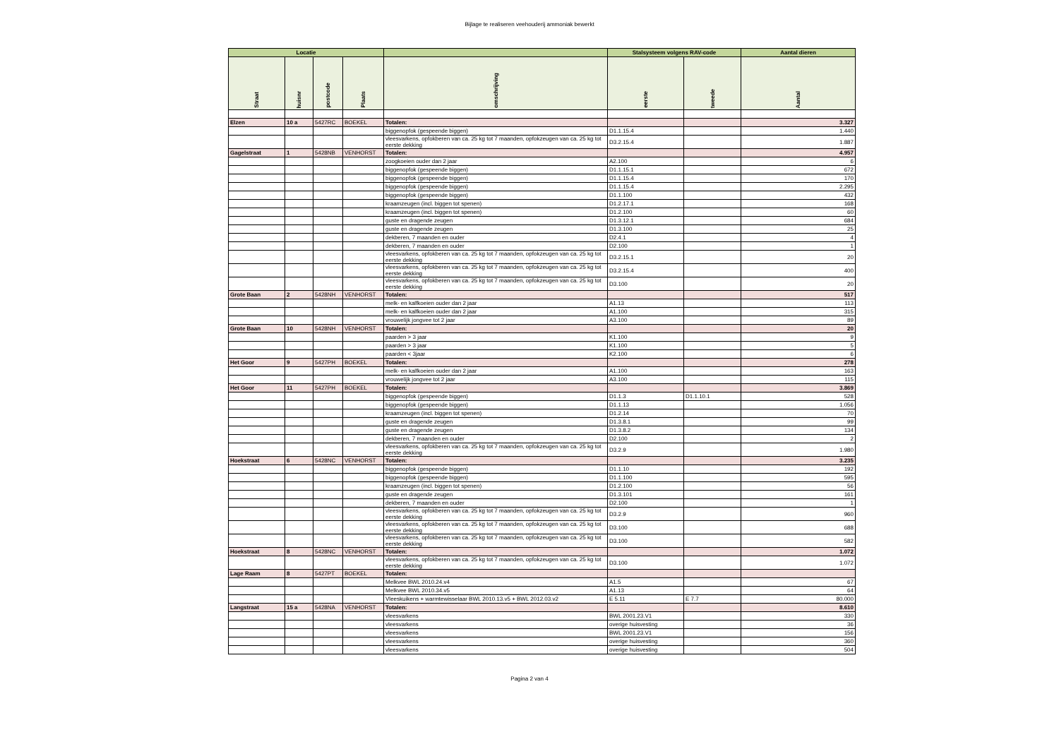Bijlage te realiseren veehouderij ammoniak bewerkt
| Locatie | | | | | Stalsysteem volgens RAV-code | | Aantal dieren |
| --- | --- | --- | --- | --- | --- | --- | --- |
| Straat | huisnr | postcode | Plaats | omschrijving | eerste | tweede | Aantal |
| Elzen | 10 a | 5427RC | BOEKEL | Totalen: | | | 3.327 |
| | | | | biggenopfok (gespeende biggen) | D1.1.15.4 | | 1.440 |
| | | | | vleesvarkens, opfokberen van ca. 25 kg tot 7 maanden, opfokzeugen van ca. 25 kg tot eerste dekking | D3.2.15.4 | | 1.887 |
| Gagelstraat | 1 | 5428NB | VENHORST | Totalen: | | | 4.957 |
| | | | | zoogkoeien ouder dan 2 jaar | A2.100 | | 6 |
| | | | | biggenopfok (gespeende biggen) | D1.1.15.1 | | 672 |
| | | | | biggenopfok (gespeende biggen) | D1.1.15.4 | | 170 |
| | | | | biggenopfok (gespeende biggen) | D1.1.15.4 | | 2.295 |
| | | | | biggenopfok (gespeende biggen) | D1.1.100 | | 432 |
| | | | | kraamzeugen (incl. biggen tot spenen) | D1.2.17.1 | | 168 |
| | | | | kraamzeugen (incl. biggen tot spenen) | D1.2.100 | | 60 |
| | | | | guste en dragende zeugen | D1.3.12.1 | | 684 |
| | | | | guste en dragende zeugen | D1.3.100 | | 25 |
| | | | | dekberen, 7 maanden en ouder | D2.4.1 | | 4 |
| | | | | dekberen, 7 maanden en ouder | D2.100 | | 1 |
| | | | | vleesvarkens, opfokberen van ca. 25 kg tot 7 maanden, opfokzeugen van ca. 25 kg tot eerste dekking | D3.2.15.1 | | 20 |
| | | | | vleesvarkens, opfokberen van ca. 25 kg tot 7 maanden, opfokzeugen van ca. 25 kg tot eerste dekking | D3.2.15.4 | | 400 |
| | | | | vleesvarkens, opfokberen van ca. 25 kg tot 7 maanden, opfokzeugen van ca. 25 kg tot eerste dekking | D3.100 | | 20 |
| Grote Baan | 2 | 5428NH | VENHORST | Totalen: | | | 517 |
| | | | | melk- en kalfkoeien ouder dan 2 jaar | A1.13 | | 113 |
| | | | | melk- en kalfkoeien ouder dan 2 jaar | A1.100 | | 315 |
| | | | | vrouwelijk jongvee tot 2 jaar | A3.100 | | 89 |
| Grote Baan | 10 | 5428NH | VENHORST | Totalen: | | | 20 |
| | | | | paarden > 3 jaar | K1.100 | | 9 |
| | | | | paarden > 3 jaar | K1.100 | | 5 |
| | | | | paarden < 3jaar | K2.100 | | 6 |
| Het Goor | 9 | 5427PH | BOEKEL | Totalen: | | | 278 |
| | | | | melk- en kalfkoeien ouder dan 2 jaar | A1.100 | | 163 |
| | | | | vrouwelijk jongvee tot 2 jaar | A3.100 | | 115 |
| Het Goor | 11 | 5427PH | BOEKEL | Totalen: | | | 3.869 |
| | | | | biggenopfok (gespeende biggen) | D1.1.3 | D1.1.10.1 | 528 |
| | | | | biggenopfok (gespeende biggen) | D1.1.13 | | 1.056 |
| | | | | kraamzeugen (incl. biggen tot spenen) | D1.2.14 | | 70 |
| | | | | guste en dragende zeugen | D1.3.8.1 | | 99 |
| | | | | guste en dragende zeugen | D1.3.8.2 | | 134 |
| | | | | dekberen, 7 maanden en ouder | D2.100 | | 2 |
| | | | | vleesvarkens, opfokberen van ca. 25 kg tot 7 maanden, opfokzeugen van ca. 25 kg tot eerste dekking | D3.2.9 | | 1.980 |
| Hoekstraat | 6 | 5428NC | VENHORST | Totalen: | | | 3.235 |
| | | | | biggenopfok (gespeende biggen) | D1.1.10 | | 192 |
| | | | | biggenopfok (gespeende biggen) | D1.1.100 | | 595 |
| | | | | kraamzeugen (incl. biggen tot spenen) | D1.2.100 | | 56 |
| | | | | guste en dragende zeugen | D1.3.101 | | 161 |
| | | | | dekberen, 7 maanden en ouder | D2.100 | | 1 |
| | | | | vleesvarkens, opfokberen van ca. 25 kg tot 7 maanden, opfokzeugen van ca. 25 kg tot eerste dekking | D3.2.9 | | 960 |
| | | | | vleesvarkens, opfokberen van ca. 25 kg tot 7 maanden, opfokzeugen van ca. 25 kg tot eerste dekking | D3.100 | | 688 |
| | | | | vleesvarkens, opfokberen van ca. 25 kg tot 7 maanden, opfokzeugen van ca. 25 kg tot eerste dekking | D3.100 | | 582 |
| Hoekstraat | 8 | 5428NC | VENHORST | Totalen: | | | 1.072 |
| | | | | vleesvarkens, opfokberen van ca. 25 kg tot 7 maanden, opfokzeugen van ca. 25 kg tot eerste dekking | D3.100 | | 1.072 |
| Lage Raam | 8 | 5427PT | BOEKEL | Totalen: | | | |
| | | | | Melkvee BWL 2010.24.v4 | A1.5 | | 67 |
| | | | | Melkvee BWL 2010.34.v5 | A1.13 | | 64 |
| | | | | Vleeskuikens + warmtewisselaar BWL 2010.13.v5 + BWL 2012.03.v2 | E 5.11 | E 7.7 | 80.000 |
| Langstraat | 15 a | 5428NA | VENHORST | Totalen: | | | 8.610 |
| | | | | vleesvarkens | BWL 2001.23.V1 | | 330 |
| | | | | vleesvarkens | overige huisvesting | | 36 |
| | | | | vleesvarkens | BWL 2001.23.V1 | | 156 |
| | | | | vleesvarkens | overige huisvesting | | 360 |
| | | | | vleesvarkens | overige huisvesting | | 504 |
Pagina 2 van 4